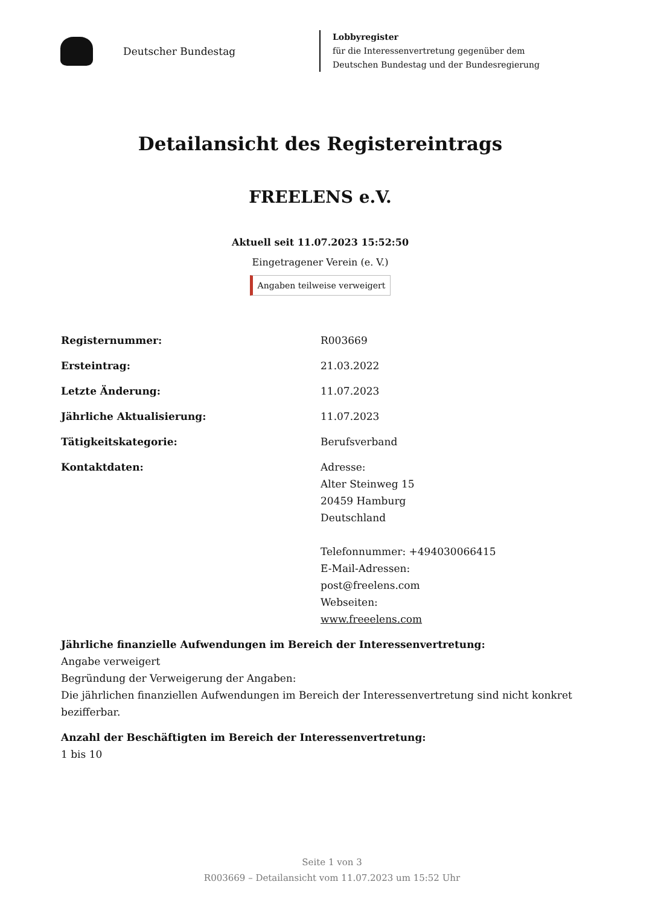Deutscher Bundestag
Lobbyregister
für die Interessenvertretung gegenüber dem
Deutschen Bundestag und der Bundesregierung
Detailansicht des Registereintrags
FREELENS e.V.
Aktuell seit 11.07.2023 15:52:50
Eingetragener Verein (e. V.)
Angaben teilweise verweigert
Registernummer: R003669
Ersteintrag: 21.03.2022
Letzte Änderung: 11.07.2023
Jährliche Aktualisierung: 11.07.2023
Tätigkeitskategorie: Berufsverband
Kontaktdaten: Adresse:
Alter Steinweg 15
20459 Hamburg
Deutschland
Telefonnummer: +494030066415
E-Mail-Adressen:
post@freelens.com
Webseiten:
www.freeelens.com
Jährliche finanzielle Aufwendungen im Bereich der Interessenvertretung:
Angabe verweigert
Begründung der Verweigerung der Angaben:
Die jährlichen finanziellen Aufwendungen im Bereich der Interessenvertretung sind nicht konkret bezifferbar.
Anzahl der Beschäftigten im Bereich der Interessenvertretung:
1 bis 10
Seite 1 von 3
R003669 – Detailansicht vom 11.07.2023 um 15:52 Uhr